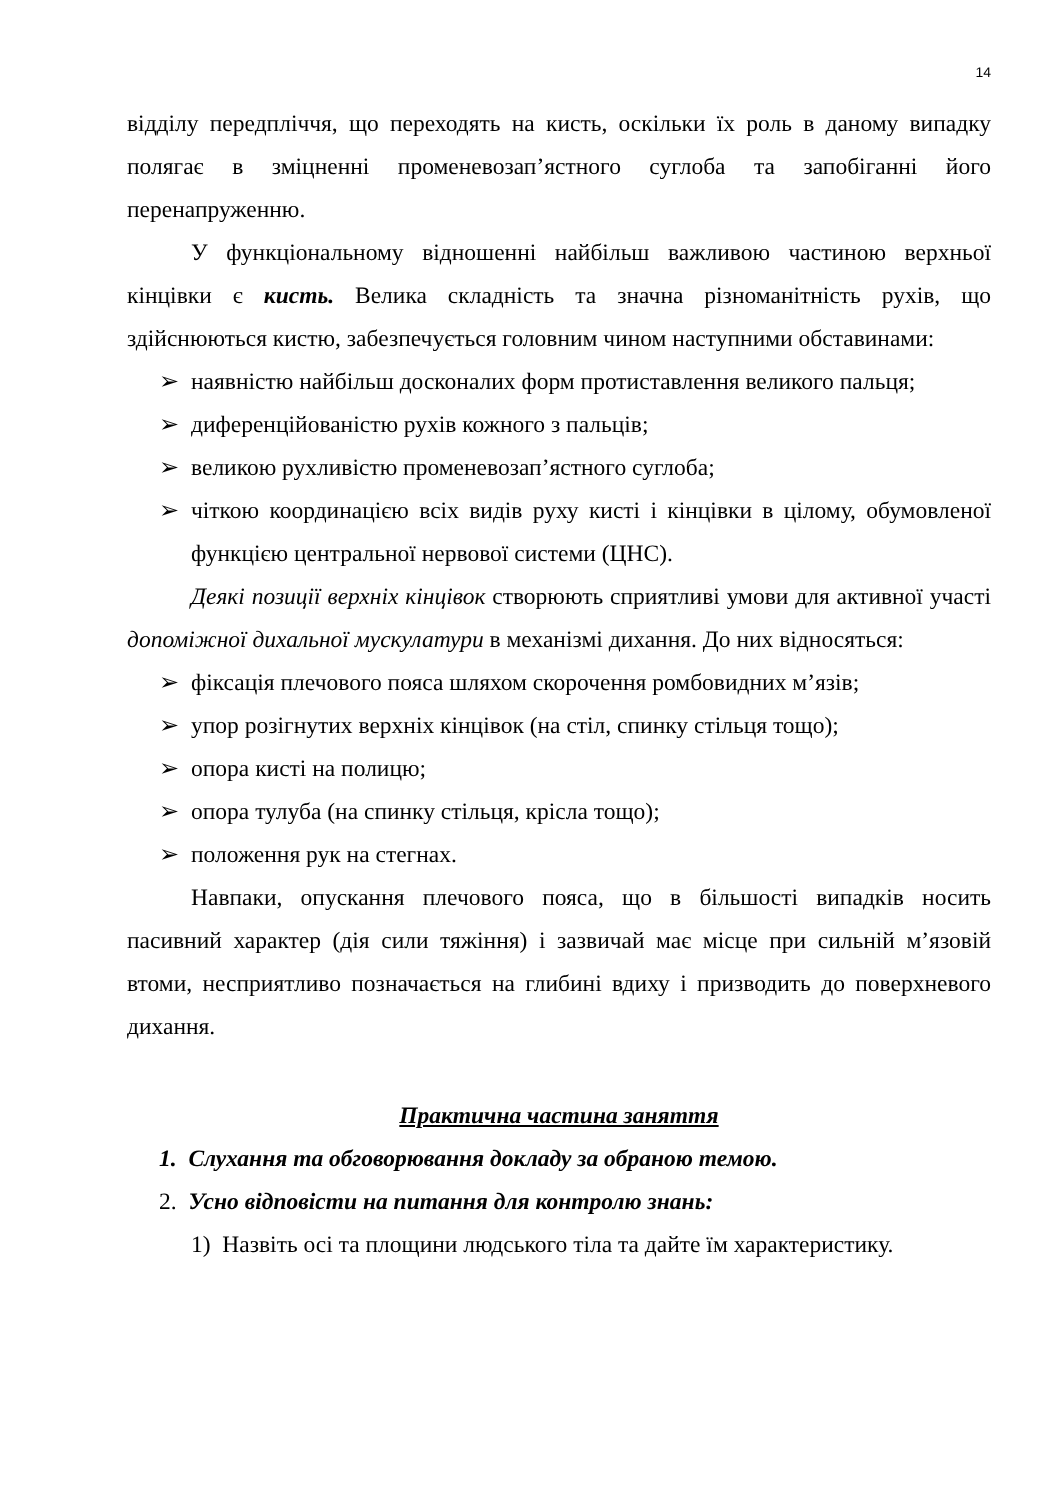14
відділу передпліччя, що переходять на кисть, оскільки їх роль в даному випадку полягає в зміцненні променевозап’ястного суглоба та запобіганні його перенапруженню.
У функціональному відношенні найбільш важливою частиною верхньої кінцівки є кисть. Велика складність та значна різноманітність рухів, що здійснюються кистю, забезпечується головним чином наступними обставинами:
➢ наявністю найбільш досконалих форм протиставлення великого пальця;
➢ диференційованістю рухів кожного з пальців;
➢ великою рухливістю променевозап’ястного суглоба;
➢ чіткою координацією всіх видів руху кисті і кінцівки в цілому, обумовленої функцією центральної нервової системи (ЦНС).
Деякі позиції верхніх кінцівок створюють сприятливі умови для активної участі допоміжної дихальної мускулатури в механізмі дихання. До них відносяться:
➢ фіксація плечового пояса шляхом скорочення ромбовидних м’язів;
➢ упор розігнутих верхніх кінцівок (на стіл, спинку стільця тощо);
➢ опора кисті на полицю;
➢ опора тулуба (на спинку стільця, крісла тощо);
➢ положення рук на стегнах.
Навпаки, опускання плечового пояса, що в більшості випадків носить пасивний характер (дія сили тяжіння) і зазвичай має місце при сильній м’язовій втоми, несприятливо позначається на глибині вдиху і призводить до поверхневого дихання.
Практична частина заняття
1. Слухання та обговорювання докладу за обраною темою.
2. Усно відповісти на питання для контролю знань:
1) Назвіть осі та площини людського тіла та дайте їм характеристику.